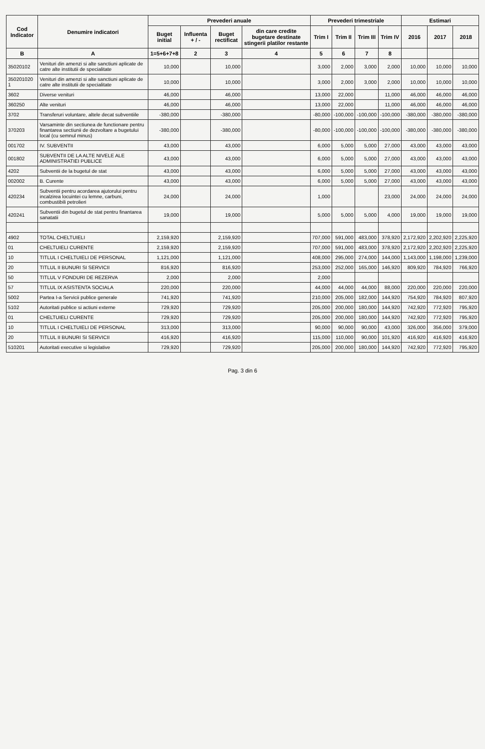| Cod Indicator | Denumire indicatori | Prevederi anuale | | | | Prevederi trimestriale | | | | Estimari | | |
| --- | --- | --- | --- | --- | --- | --- | --- | --- | --- | --- | --- | --- |
| | | Buget initial | Influenta + / - | Buget rectificat | din care credite bugetare destinate stingerii platilor restante | Trim I | Trim II | Trim III | Trim IV | 2016 | 2017 | 2018 |
| B | A | 1=5+6+7+8 | 2 | 3 | 4 | 5 | 6 | 7 | 8 | | | |
| 35020102 | Venituri din amenzi si alte sanctiuni aplicate de catre alte institutii de specialitate | 10,000 | | 10,000 | | 3,000 | 2,000 | 3,000 | 2,000 | 10,000 | 10,000 | 10,000 |
| 350201020 1 | Venituri din amenzi si alte sanctiuni aplicate de catre alte institutii de specialitate | 10,000 | | 10,000 | | 3,000 | 2,000 | 3,000 | 2,000 | 10,000 | 10,000 | 10,000 |
| 3602 | Diverse venituri | 46,000 | | 46,000 | | 13,000 | 22,000 | | 11,000 | 46,000 | 46,000 | 46,000 |
| 360250 | Alte venituri | 46,000 | | 46,000 | | 13,000 | 22,000 | | 11,000 | 46,000 | 46,000 | 46,000 |
| 3702 | Transferuri voluntare, altele decat subventiile | -380,000 | | -380,000 | | -80,000 | -100,000 | -100,000 | -100,000 | -380,000 | -380,000 | -380,000 |
| 370203 | Varsaminte din sectiunea de functionare pentru finantarea sectiunii de dezvoltare a bugetului local (cu semnul minus) | -380,000 | | -380,000 | | -80,000 | -100,000 | -100,000 | -100,000 | -380,000 | -380,000 | -380,000 |
| 001702 | IV. SUBVENTII | 43,000 | | 43,000 | | 6,000 | 5,000 | 5,000 | 27,000 | 43,000 | 43,000 | 43,000 |
| 001802 | SUBVENTII DE LA ALTE NIVELE ALE ADMINISTRATIEI PUBLICE | 43,000 | | 43,000 | | 6,000 | 5,000 | 5,000 | 27,000 | 43,000 | 43,000 | 43,000 |
| 4202 | Subventii de la bugetul de stat | 43,000 | | 43,000 | | 6,000 | 5,000 | 5,000 | 27,000 | 43,000 | 43,000 | 43,000 |
| 002002 | B. Curente | 43,000 | | 43,000 | | 6,000 | 5,000 | 5,000 | 27,000 | 43,000 | 43,000 | 43,000 |
| 420234 | Subventii pentru acordarea ajutorului pentru incalzirea locuintei cu lemne, carbuni, combustibili petrolieri | 24,000 | | 24,000 | | 1,000 | | | 23,000 | 24,000 | 24,000 | 24,000 |
| 420241 | Subventii din bugetul de stat pentru finantarea sanatatii | 19,000 | | 19,000 | | 5,000 | 5,000 | 5,000 | 4,000 | 19,000 | 19,000 | 19,000 |
| 4902 | TOTAL CHELTUIELI | 2,159,920 | | 2,159,920 | | 707,000 | 591,000 | 483,000 | 378,920 | 2,172,920 | 2,202,920 | 2,225,920 |
| 01 | CHELTUIELI CURENTE | 2,159,920 | | 2,159,920 | | 707,000 | 591,000 | 483,000 | 378,920 | 2,172,920 | 2,202,920 | 2,225,920 |
| 10 | TITLUL I CHELTUIELI DE PERSONAL | 1,121,000 | | 1,121,000 | | 408,000 | 295,000 | 274,000 | 144,000 | 1,143,000 | 1,198,000 | 1,239,000 |
| 20 | TITLUL II BUNURI SI SERVICII | 816,920 | | 816,920 | | 253,000 | 252,000 | 165,000 | 146,920 | 809,920 | 784,920 | 766,920 |
| 50 | TITLUL V FONDURI DE REZERVA | 2,000 | | 2,000 | | 2,000 | | | | | | |
| 57 | TITLUL IX ASISTENTA SOCIALA | 220,000 | | 220,000 | | 44,000 | 44,000 | 44,000 | 88,000 | 220,000 | 220,000 | 220,000 |
| 5002 | Partea I-a Servicii publice generale | 741,920 | | 741,920 | | 210,000 | 205,000 | 182,000 | 144,920 | 754,920 | 784,920 | 807,920 |
| 5102 | Autoritati publice si actiuni externe | 729,920 | | 729,920 | | 205,000 | 200,000 | 180,000 | 144,920 | 742,920 | 772,920 | 795,920 |
| 01 | CHELTUIELI CURENTE | 729,920 | | 729,920 | | 205,000 | 200,000 | 180,000 | 144,920 | 742,920 | 772,920 | 795,920 |
| 10 | TITLUL I CHELTUIELI DE PERSONAL | 313,000 | | 313,000 | | 90,000 | 90,000 | 90,000 | 43,000 | 326,000 | 356,000 | 379,000 |
| 20 | TITLUL II BUNURI SI SERVICII | 416,920 | | 416,920 | | 115,000 | 110,000 | 90,000 | 101,920 | 416,920 | 416,920 | 416,920 |
| 510201 | Autoritati executive si legislative | 729,920 | | 729,920 | | 205,000 | 200,000 | 180,000 | 144,920 | 742,920 | 772,920 | 795,920 |
Pag. 3 din 6